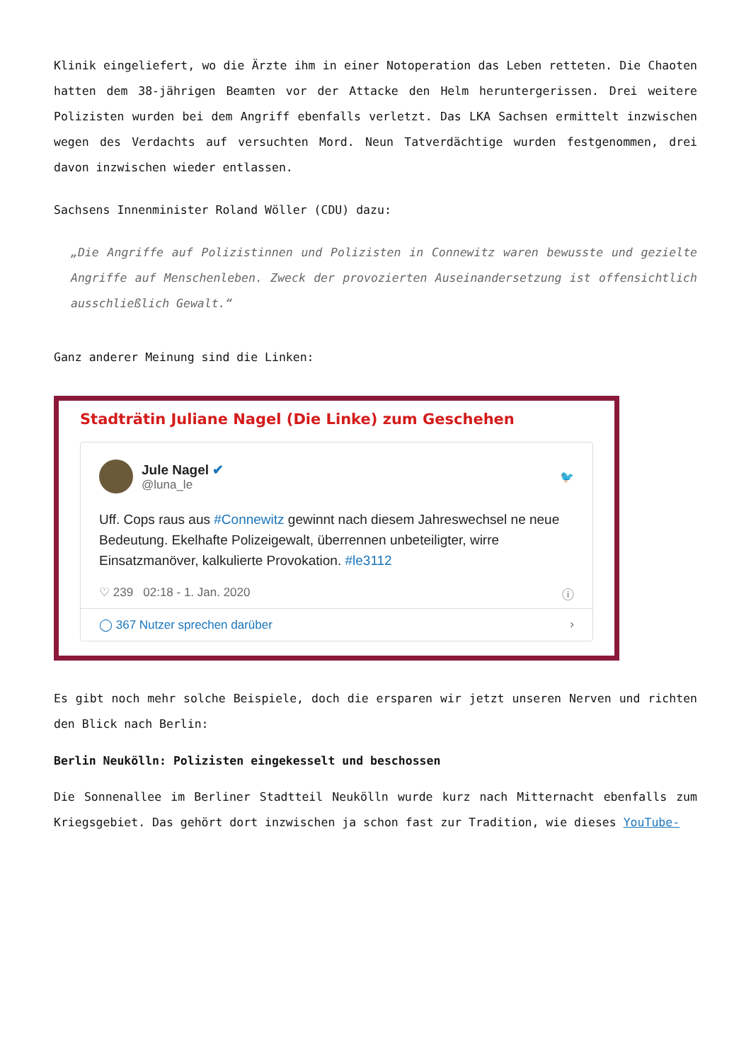Klinik eingeliefert, wo die Ärzte ihm in einer Notoperation das Leben retteten. Die Chaoten hatten dem 38-jährigen Beamten vor der Attacke den Helm heruntergerissen. Drei weitere Polizisten wurden bei dem Angriff ebenfalls verletzt. Das LKA Sachsen ermittelt inzwischen wegen des Verdachts auf versuchten Mord. Neun Tatverdächtige wurden festgenommen, drei davon inzwischen wieder entlassen.
Sachsens Innenminister Roland Wöller (CDU) dazu:
„Die Angriffe auf Polizistinnen und Polizisten in Connewitz waren bewusste und gezielte Angriffe auf Menschenleben. Zweck der provozierten Auseinandersetzung ist offensichtlich ausschließlich Gewalt.“
Ganz anderer Meinung sind die Linken:
Stadträtin Juliane Nagel (Die Linke) zum Geschehen
Jule Nagel ✔
@luna_le
🐦
Uff. Cops raus aus #Connewitz gewinnt nach diesem Jahreswechsel ne neue Bedeutung. Ekelhafte Polizeigewalt, überrennen unbeteiligter, wirre Einsatzmanöver, kalkulierte Provokation. #le3112
♡ 239 02:18 - 1. Jan. 2020 ⓘ
◯ 367 Nutzer sprechen darüber ›
Es gibt noch mehr solche Beispiele, doch die ersparen wir jetzt unseren Nerven und richten den Blick nach Berlin:
Berlin Neukölln: Polizisten eingekesselt und beschossen
Die Sonnenallee im Berliner Stadtteil Neukölln wurde kurz nach Mitternacht ebenfalls zum Kriegsgebiet. Das gehört dort inzwischen ja schon fast zur Tradition, wie dieses YouTube-